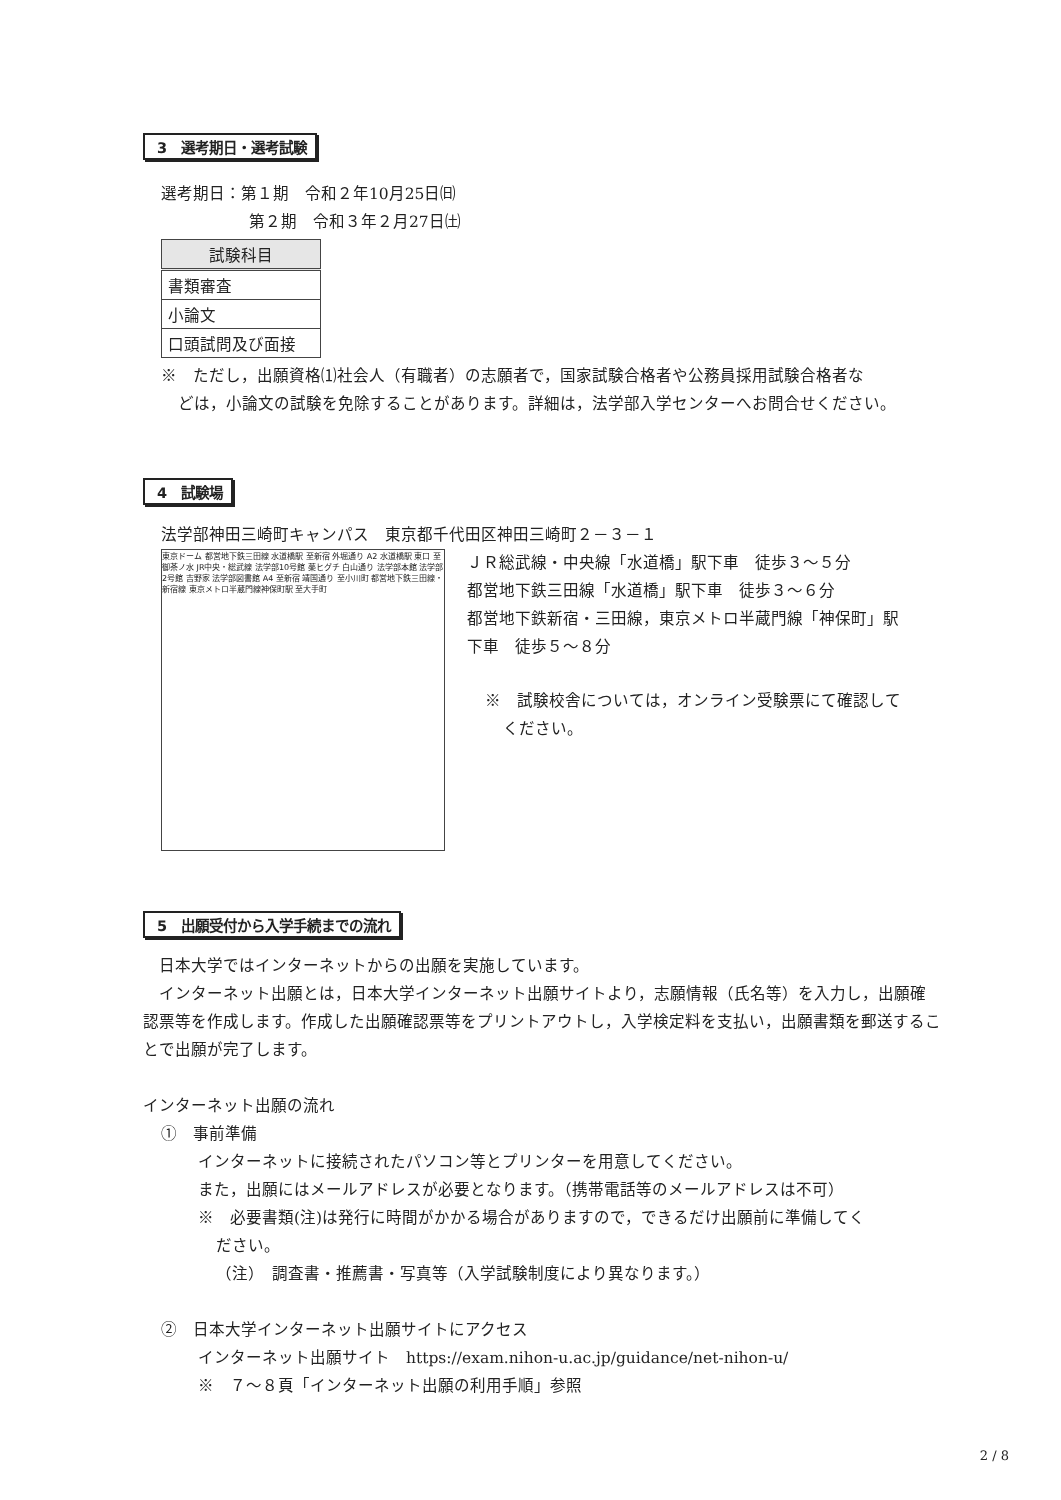3　選考期日・選考試験
選考期日：第１期　令和２年10月25日㈰
第２期　令和３年２月27日㈯
| 試験科目 |
| --- |
| 書類審査 |
| 小論文 |
| 口頭試問及び面接 |
※　ただし，出願資格⑴社会人（有職者）の志願者で，国家試験合格者や公務員採用試験合格者な
どは，小論文の試験を免除することがあります。詳細は，法学部入学センターへお問合せください。
4　試験場
法学部神田三崎町キャンパス　東京都千代田区神田三崎町２－３－１
東京ドーム 都営地下鉄三田線 水道橋駅 至新宿 外堀通り A2 水道橋駅 東口 至御茶ノ水 JR中央・総武線 法学部10号館 薬ヒグチ 白山通り 法学部本館 法学部2号館 吉野家 法学部図書館 A4 至新宿 靖国通り 至小川町 都営地下鉄三田線・新宿線 東京メトロ半蔵門線神保町駅 至大手町
ＪＲ総武線・中央線「水道橋」駅下車　徒歩３～５分
都営地下鉄三田線「水道橋」駅下車　徒歩３～６分
都営地下鉄新宿・三田線，東京メトロ半蔵門線「神保町」駅
下車　徒歩５～８分
※　試験校舎については，オンライン受験票にて確認して
ください。
5　出願受付から入学手続までの流れ
　日本大学ではインターネットからの出願を実施しています。
　インターネット出願とは，日本大学インターネット出願サイトより，志願情報（氏名等）を入力し，出願確認票等を作成します。作成した出願確認票等をプリントアウトし，入学検定料を支払い，出願書類を郵送することで出願が完了します。
インターネット出願の流れ
①　事前準備
インターネットに接続されたパソコン等とプリンターを用意してください。
また，出願にはメールアドレスが必要となります。（携帯電話等のメールアドレスは不可）
※　必要書類(注)は発行に時間がかかる場合がありますので，できるだけ出願前に準備してく
ださい。
（注）　調査書・推薦書・写真等（入学試験制度により異なります。）
②　日本大学インターネット出願サイトにアクセス
インターネット出願サイト　https://exam.nihon-u.ac.jp/guidance/net-nihon-u/
※　７～８頁「インターネット出願の利用手順」参照
2 / 8